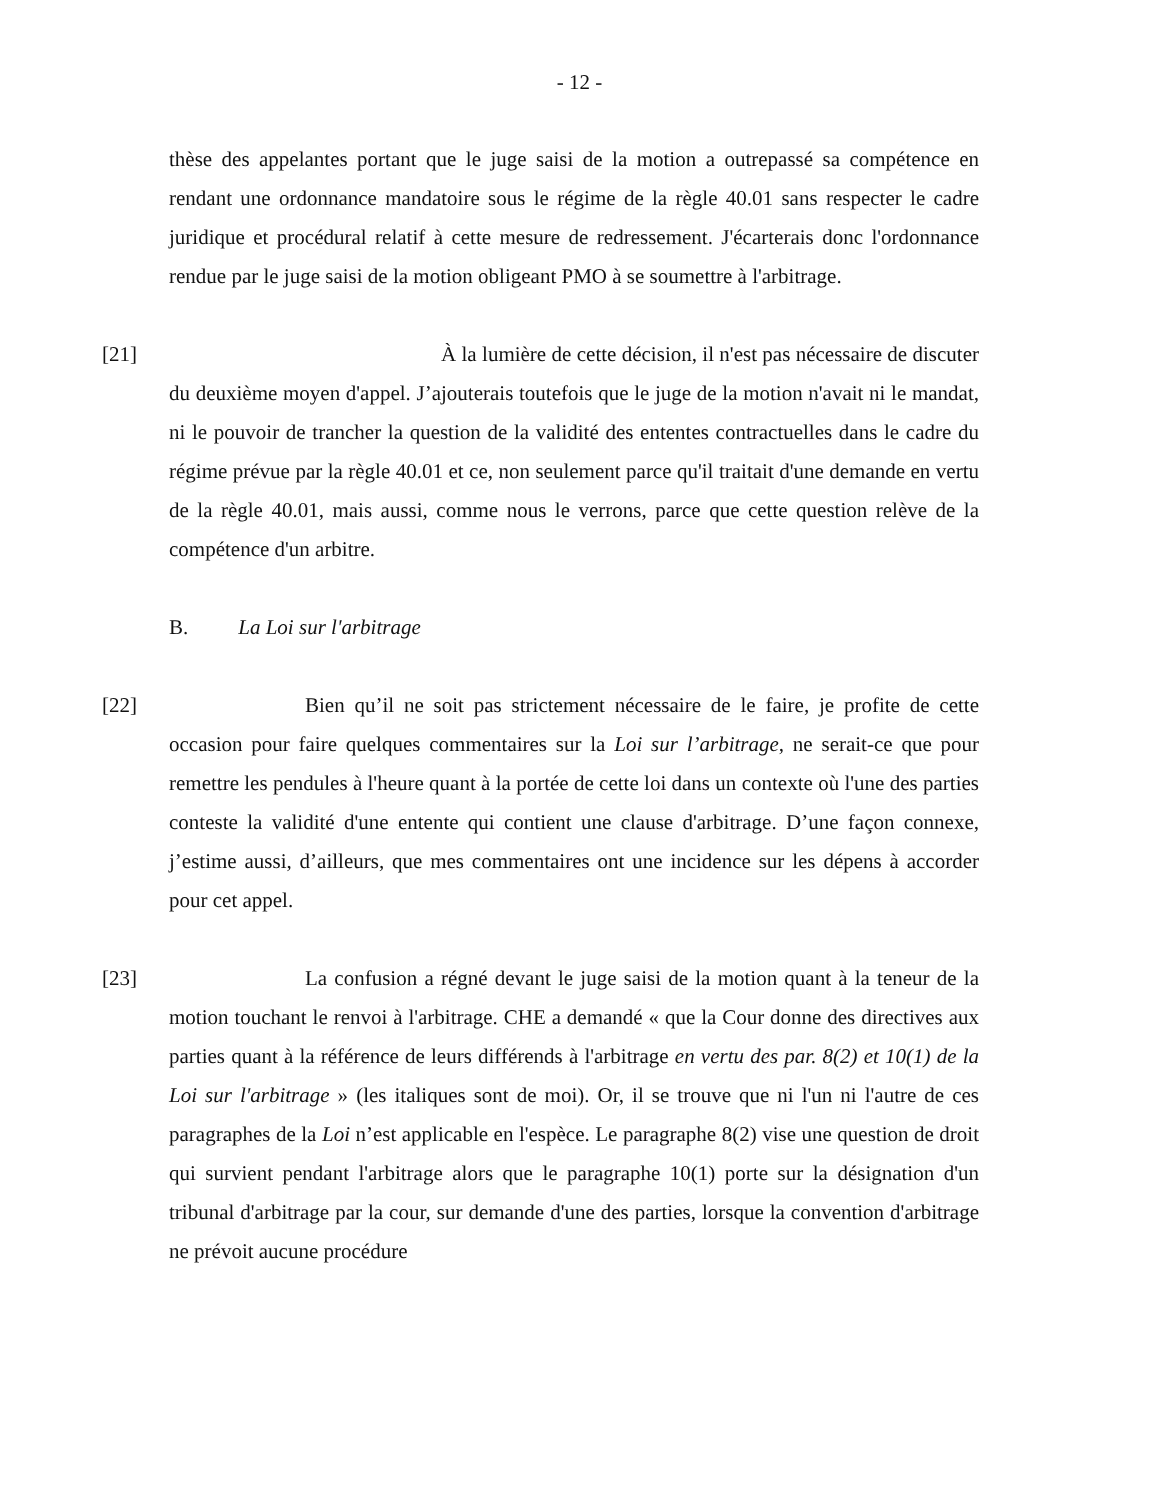- 12 -
thèse des appelantes portant que le juge saisi de la motion a outrepassé sa compétence en rendant une ordonnance mandatoire sous le régime de la règle 40.01 sans respecter le cadre juridique et procédural relatif à cette mesure de redressement. J'écarterais donc l'ordonnance rendue par le juge saisi de la motion obligeant PMO à se soumettre à l'arbitrage.
[21] À la lumière de cette décision, il n'est pas nécessaire de discuter du deuxième moyen d'appel. J’ajouterais toutefois que le juge de la motion n'avait ni le mandat, ni le pouvoir de trancher la question de la validité des ententes contractuelles dans le cadre du régime prévue par la règle 40.01 et ce, non seulement parce qu'il traitait d'une demande en vertu de la règle 40.01, mais aussi, comme nous le verrons, parce que cette question relève de la compétence d'un arbitre.
B. La Loi sur l'arbitrage
[22] Bien qu’il ne soit pas strictement nécessaire de le faire, je profite de cette occasion pour faire quelques commentaires sur la Loi sur l’arbitrage, ne serait-ce que pour remettre les pendules à l'heure quant à la portée de cette loi dans un contexte où l'une des parties conteste la validité d'une entente qui contient une clause d'arbitrage. D’une façon connexe, j’estime aussi, d’ailleurs, que mes commentaires ont une incidence sur les dépens à accorder pour cet appel.
[23] La confusion a régné devant le juge saisi de la motion quant à la teneur de la motion touchant le renvoi à l'arbitrage. CHE a demandé « que la Cour donne des directives aux parties quant à la référence de leurs différends à l'arbitrage en vertu des par. 8(2) et 10(1) de la Loi sur l'arbitrage » (les italiques sont de moi). Or, il se trouve que ni l'un ni l'autre de ces paragraphes de la Loi n’est applicable en l'espèce. Le paragraphe 8(2) vise une question de droit qui survient pendant l'arbitrage alors que le paragraphe 10(1) porte sur la désignation d'un tribunal d'arbitrage par la cour, sur demande d'une des parties, lorsque la convention d'arbitrage ne prévoit aucune procédure